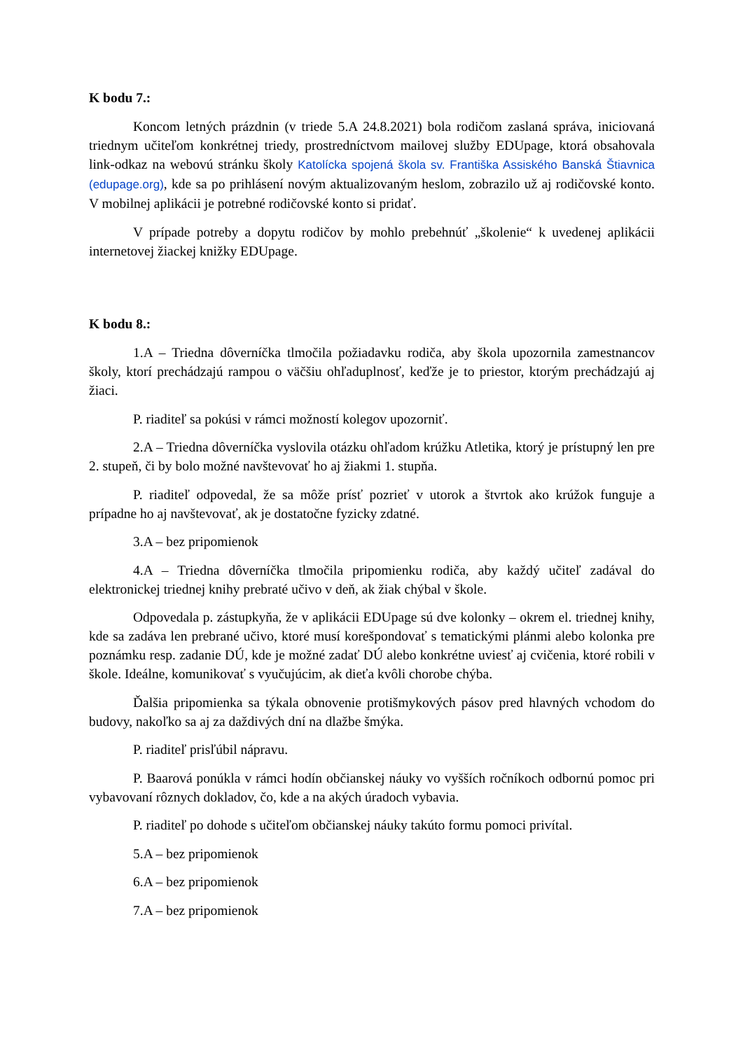K bodu 7.:
Koncom letných prázdnin (v triede 5.A 24.8.2021) bola rodičom zaslaná správa, iniciovaná triednym učiteľom konkrétnej triedy, prostredníctvom mailovej služby EDUpage, ktorá obsahovala link-odkaz na webovú stránku školy Katolícka spojená škola sv. Františka Assiského Banská Štiavnica (edupage.org), kde sa po prihlásení novým aktualizovaným heslom, zobrazilo už aj rodičovské konto. V mobilnej aplikácii je potrebné rodičovské konto si pridať.
V prípade potreby a dopytu rodičov by mohlo prebehnúť „školenie“ k uvedenej aplikácii internetovej žiackej knižky EDUpage.
K bodu 8.:
1.A – Triedna dôverníčka tlmočila požiadavku rodiča, aby škola upozornila zamestnancov školy, ktorí prechádzajú rampou o väčšiu ohľaduplnosť, keďže je to priestor, ktorým prechádzajú aj žiaci.
P. riaditeľ sa pokúsi v rámci možností kolegov upozorniť.
2.A – Triedna dôverníčka vyslovila otázku ohľadom krúžku Atletika, ktorý je prístupný len pre 2. stupeň, či by bolo možné navštevovať ho aj žiakmi 1. stupňa.
P. riaditeľ odpovedal, že sa môže prísť pozrieť v utorok a štvrtok ako krúžok funguje a prípadne ho aj navštevovať, ak je dostatočne fyzicky zdatné.
3.A – bez pripomienok
4.A – Triedna dôverníčka tlmočila pripomienku rodiča, aby každý učiteľ zadával do elektronickej triednej knihy prebraté učivo v deň, ak žiak chýbal v škole.
Odpovedala p. zástupkyňa, že v aplikácii EDUpage sú dve kolonky – okrem el. triednej knihy, kde sa zadáva len prebrané učivo, ktoré musí korešpondovať s tematickými plánmi alebo kolonka pre poznámku resp. zadanie DÚ, kde je možné zadať DÚ alebo konkrétne uviesť aj cvičenia, ktoré robili v škole. Ideálne, komunikovať s vyučujúcim, ak dieťa kvôli chorobe chýba.
Ďalšia pripomienka sa týkala obnovenie protišmykových pásov pred hlavných vchodom do budovy, nakoľko sa aj za daždivých dní na dlažbe šmýka.
P. riaditeľ prisľúbil nápravu.
P. Baarová ponúkla v rámci hodín občianskej náuky vo vyšších ročníkoch odbornú pomoc pri vybavovaní rôznych dokladov, čo, kde a na akých úradoch vybavia.
P. riaditeľ po dohode s učiteľom občianskej náuky takúto formu pomoci privítal.
5.A – bez pripomienok
6.A – bez pripomienok
7.A – bez pripomienok